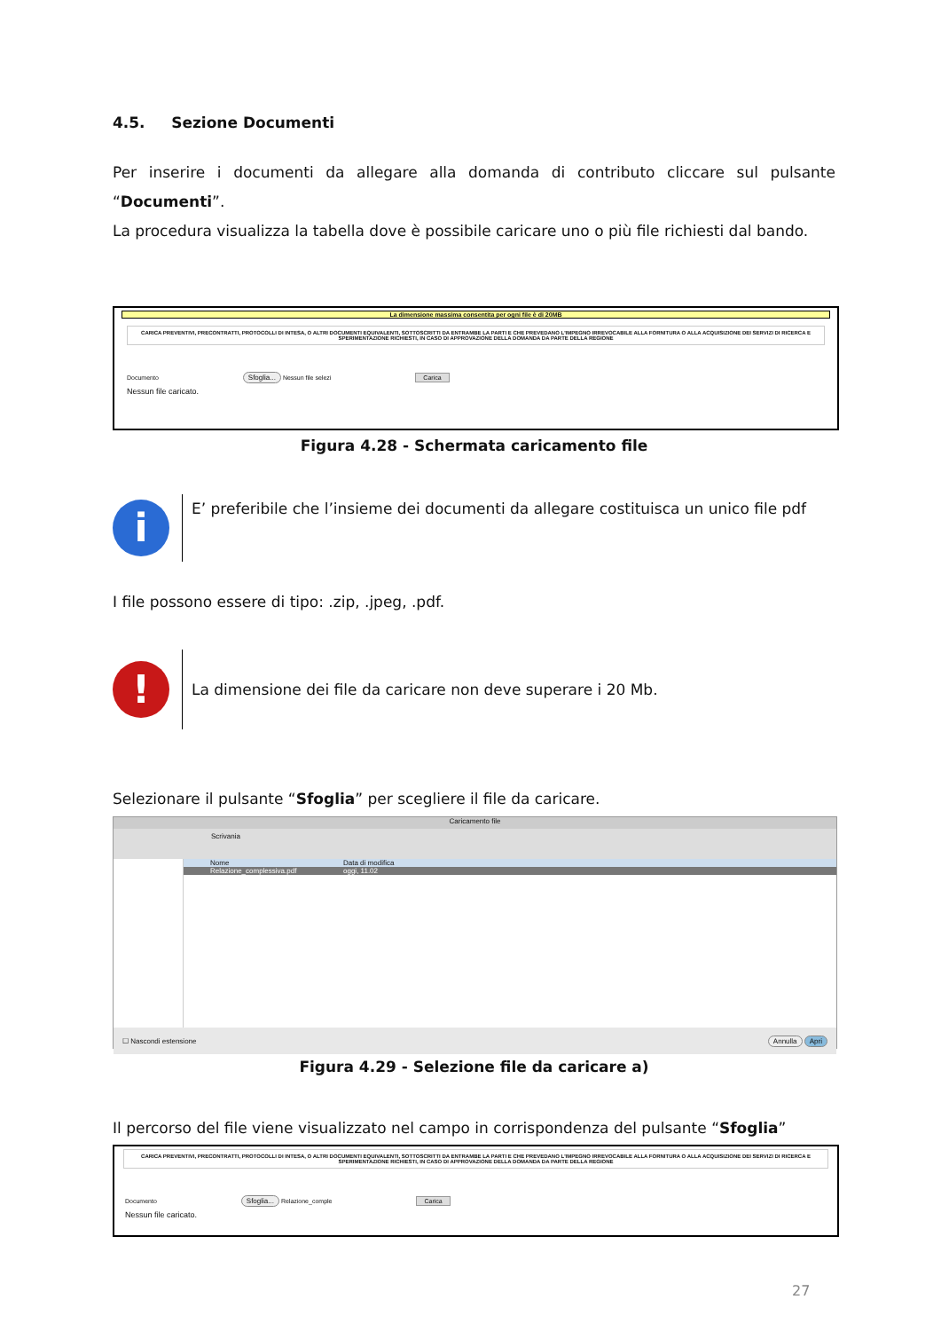4.5. Sezione Documenti
Per inserire i documenti da allegare alla domanda di contributo cliccare sul pulsante “Documenti”.
La procedura visualizza la tabella dove è possibile caricare uno o più file richiesti dal bando.
La dimensione massima consentita per ogni file è di 20MB
CARICA PREVENTIVI, PRECONTRATTI, PROTOCOLLI DI INTESA, O ALTRI DOCUMENTI EQUIVALENTI, SOTTOSCRITTI DA ENTRAMBE LA PARTI E CHE PREVEDANO L'IMPEGNO IRREVOCABILE ALLA FORNITURA O ALLA ACQUISIZIONE DEI SERVIZI DI RICERCA E SPERIMENTAZIONE RICHIESTI, IN CASO DI APPROVAZIONE DELLA DOMANDA DA PARTE DELLA REGIONE
Documento Sfoglia... Nessun file selezi Carica
Nessun file caricato.
Figura 4.28 - Schermata caricamento file
i
E’ preferibile che l’insieme dei documenti da allegare costituisca un unico file pdf
I file possono essere di tipo: .zip, .jpeg, .pdf.
!
La dimensione dei file da caricare non deve superare i 20 Mb.
Selezionare il pulsante “Sfoglia” per scegliere il file da caricare.
Caricamento file
Scrivania
Nome Data di modifica
Relazione_complessiva.pdf oggi, 11.02
☐ Nascondi estensione Annulla Apri
Figura 4.29 - Selezione file da caricare a)
Il percorso del file viene visualizzato nel campo in corrispondenza del pulsante “Sfoglia”
CARICA PREVENTIVI, PRECONTRATTI, PROTOCOLLI DI INTESA, O ALTRI DOCUMENTI EQUIVALENTI, SOTTOSCRITTI DA ENTRAMBE LA PARTI E CHE PREVEDANO L'IMPEGNO IRREVOCABILE ALLA FORNITURA O ALLA ACQUISIZIONE DEI SERVIZI DI RICERCA E SPERIMENTAZIONE RICHIESTI, IN CASO DI APPROVAZIONE DELLA DOMANDA DA PARTE DELLA REGIONE
Documento Sfoglia... Relazione_comple Carica
Nessun file caricato.
27